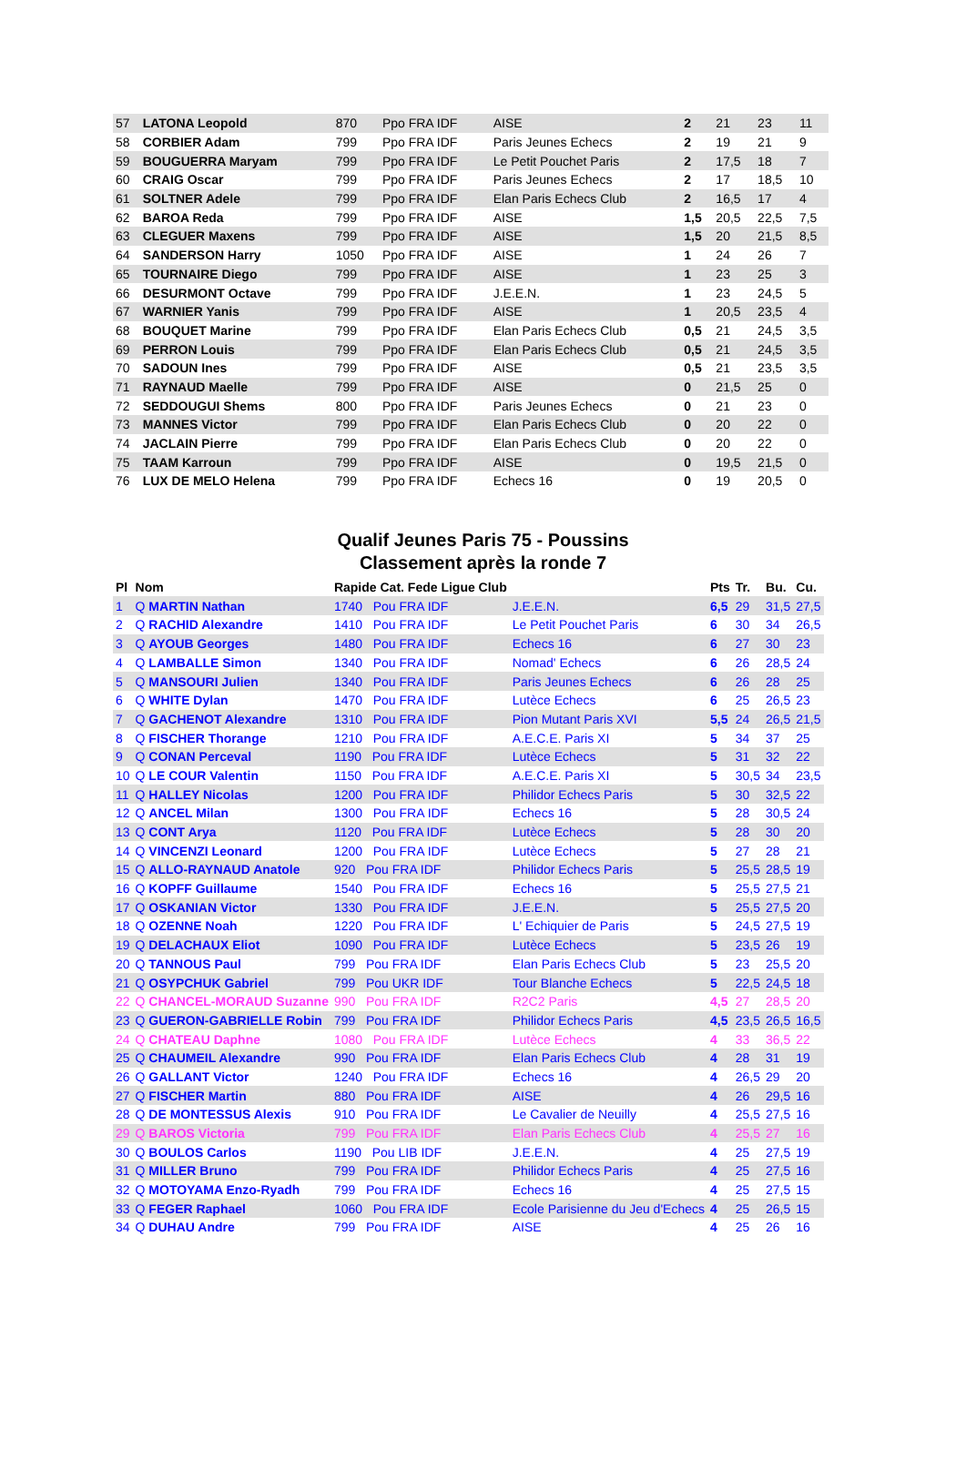| 57 | LATONA Leopold | 870 | Ppo FRA IDF | AISE | 2 | 21 | 23 | 11 |
| 58 | CORBIER Adam | 799 | Ppo FRA IDF | Paris Jeunes Echecs | 2 | 19 | 21 | 9 |
| 59 | BOUGUERRA Maryam | 799 | Ppo FRA IDF | Le Petit Pouchet Paris | 2 | 17,5 | 18 | 7 |
| 60 | CRAIG Oscar | 799 | Ppo FRA IDF | Paris Jeunes Echecs | 2 | 17 | 18,5 | 10 |
| 61 | SOLTNER Adele | 799 | Ppo FRA IDF | Elan Paris Echecs Club | 2 | 16,5 | 17 | 4 |
| 62 | BAROA Reda | 799 | Ppo FRA IDF | AISE | 1,5 | 20,5 | 22,5 | 7,5 |
| 63 | CLEGUER Maxens | 799 | Ppo FRA IDF | AISE | 1,5 | 20 | 21,5 | 8,5 |
| 64 | SANDERSON Harry | 1050 | Ppo FRA IDF | AISE | 1 | 24 | 26 | 7 |
| 65 | TOURNAIRE Diego | 799 | Ppo FRA IDF | AISE | 1 | 23 | 25 | 3 |
| 66 | DESURMONT Octave | 799 | Ppo FRA IDF | J.E.E.N. | 1 | 23 | 24,5 | 5 |
| 67 | WARNIER Yanis | 799 | Ppo FRA IDF | AISE | 1 | 20,5 | 23,5 | 4 |
| 68 | BOUQUET Marine | 799 | Ppo FRA IDF | Elan Paris Echecs Club | 0,5 | 21 | 24,5 | 3,5 |
| 69 | PERRON Louis | 799 | Ppo FRA IDF | Elan Paris Echecs Club | 0,5 | 21 | 24,5 | 3,5 |
| 70 | SADOUN Ines | 799 | Ppo FRA IDF | AISE | 0,5 | 21 | 23,5 | 3,5 |
| 71 | RAYNAUD Maelle | 799 | Ppo FRA IDF | AISE | 0 | 21,5 | 25 | 0 |
| 72 | SEDDOUGUI Shems | 800 | Ppo FRA IDF | Paris Jeunes Echecs | 0 | 21 | 23 | 0 |
| 73 | MANNES Victor | 799 | Ppo FRA IDF | Elan Paris Echecs Club | 0 | 20 | 22 | 0 |
| 74 | JACLAIN Pierre | 799 | Ppo FRA IDF | Elan Paris Echecs Club | 0 | 20 | 22 | 0 |
| 75 | TAAM Karroun | 799 | Ppo FRA IDF | AISE | 0 | 19,5 | 21,5 | 0 |
| 76 | LUX DE MELO Helena | 799 | Ppo FRA IDF | Echecs 16 | 0 | 19 | 20,5 | 0 |
Qualif Jeunes Paris 75 - Poussins
Classement après la ronde 7
| Pl | Nom | Rapide Cat. Fede Ligue Club | | Pts | Tr. | Bu. | Cu. |
| --- | --- | --- | --- | --- | --- | --- | --- |
| 1 | Q MARTIN Nathan | 1740 Pou FRA IDF | J.E.E.N. | 6,5 | 29 | 31,5 | 27,5 |
| 2 | Q RACHID Alexandre | 1410 Pou FRA IDF | Le Petit Pouchet Paris | 6 | 30 | 34 | 26,5 |
| 3 | Q AYOUB Georges | 1480 Pou FRA IDF | Echecs 16 | 6 | 27 | 30 | 23 |
| 4 | Q LAMBALLE Simon | 1340 Pou FRA IDF | Nomad' Echecs | 6 | 26 | 28,5 | 24 |
| 5 | Q MANSOURI Julien | 1340 Pou FRA IDF | Paris Jeunes Echecs | 6 | 26 | 28 | 25 |
| 6 | Q WHITE Dylan | 1470 Pou FRA IDF | Lutèce Echecs | 6 | 25 | 26,5 | 23 |
| 7 | Q GACHENOT Alexandre | 1310 Pou FRA IDF | Pion Mutant Paris XVI | 5,5 | 24 | 26,5 | 21,5 |
| 8 | Q FISCHER Thorange | 1210 Pou FRA IDF | A.E.C.E. Paris XI | 5 | 34 | 37 | 25 |
| 9 | Q CONAN Perceval | 1190 Pou FRA IDF | Lutèce Echecs | 5 | 31 | 32 | 22 |
| 10 | Q LE COUR Valentin | 1150 Pou FRA IDF | A.E.C.E. Paris XI | 5 | 30,5 | 34 | 23,5 |
| 11 | Q HALLEY Nicolas | 1200 Pou FRA IDF | Philidor Echecs Paris | 5 | 30 | 32,5 | 22 |
| 12 | Q ANCEL Milan | 1300 Pou FRA IDF | Echecs 16 | 5 | 28 | 30,5 | 24 |
| 13 | Q CONT Arya | 1120 Pou FRA IDF | Lutèce Echecs | 5 | 28 | 30 | 20 |
| 14 | Q VINCENZI Leonard | 1200 Pou FRA IDF | Lutèce Echecs | 5 | 27 | 28 | 21 |
| 15 | Q ALLO-RAYNAUD Anatole | 920 Pou FRA IDF | Philidor Echecs Paris | 5 | 25,5 | 28,5 | 19 |
| 16 | Q KOPFF Guillaume | 1540 Pou FRA IDF | Echecs 16 | 5 | 25,5 | 27,5 | 21 |
| 17 | Q OSKANIAN Victor | 1330 Pou FRA IDF | J.E.E.N. | 5 | 25,5 | 27,5 | 20 |
| 18 | Q OZENNE Noah | 1220 Pou FRA IDF | L' Echiquier de Paris | 5 | 24,5 | 27,5 | 19 |
| 19 | Q DELACHAUX Eliot | 1090 Pou FRA IDF | Lutèce Echecs | 5 | 23,5 | 26 | 19 |
| 20 | Q TANNOUS Paul | 799 Pou FRA IDF | Elan Paris Echecs Club | 5 | 23 | 25,5 | 20 |
| 21 | Q OSYPCHUK Gabriel | 799 Pou UKR IDF | Tour Blanche Echecs | 5 | 22,5 | 24,5 | 18 |
| 22 | Q CHANCEL-MORAUD Suzanne | 990 Pou FRA IDF | R2C2 Paris | 4,5 | 27 | 28,5 | 20 |
| 23 | Q GUERON-GABRIELLE Robin | 799 Pou FRA IDF | Philidor Echecs Paris | 4,5 | 23,5 | 26,5 | 16,5 |
| 24 | Q CHATEAU Daphne | 1080 Pou FRA IDF | Lutèce Echecs | 4 | 33 | 36,5 | 22 |
| 25 | Q CHAUMEIL Alexandre | 990 Pou FRA IDF | Elan Paris Echecs Club | 4 | 28 | 31 | 19 |
| 26 | Q GALLANT Victor | 1240 Pou FRA IDF | Echecs 16 | 4 | 26,5 | 29 | 20 |
| 27 | Q FISCHER Martin | 880 Pou FRA IDF | AISE | 4 | 26 | 29,5 | 16 |
| 28 | Q DE MONTESSUS Alexis | 910 Pou FRA IDF | Le Cavalier de Neuilly | 4 | 25,5 | 27,5 | 16 |
| 29 | Q BAROS Victoria | 799 Pou FRA IDF | Elan Paris Echecs Club | 4 | 25,5 | 27 | 16 |
| 30 | Q BOULOS Carlos | 1190 Pou LIB IDF | J.E.E.N. | 4 | 25 | 27,5 | 19 |
| 31 | Q MILLER Bruno | 799 Pou FRA IDF | Philidor Echecs Paris | 4 | 25 | 27,5 | 16 |
| 32 | Q MOTOYAMA Enzo-Ryadh | 799 Pou FRA IDF | Echecs 16 | 4 | 25 | 27,5 | 15 |
| 33 | Q FEGER Raphael | 1060 Pou FRA IDF | Ecole Parisienne du Jeu d'Echecs | 4 | 25 | 26,5 | 15 |
| 34 | Q DUHAU Andre | 799 Pou FRA IDF | AISE | 4 | 25 | 26 | 16 |